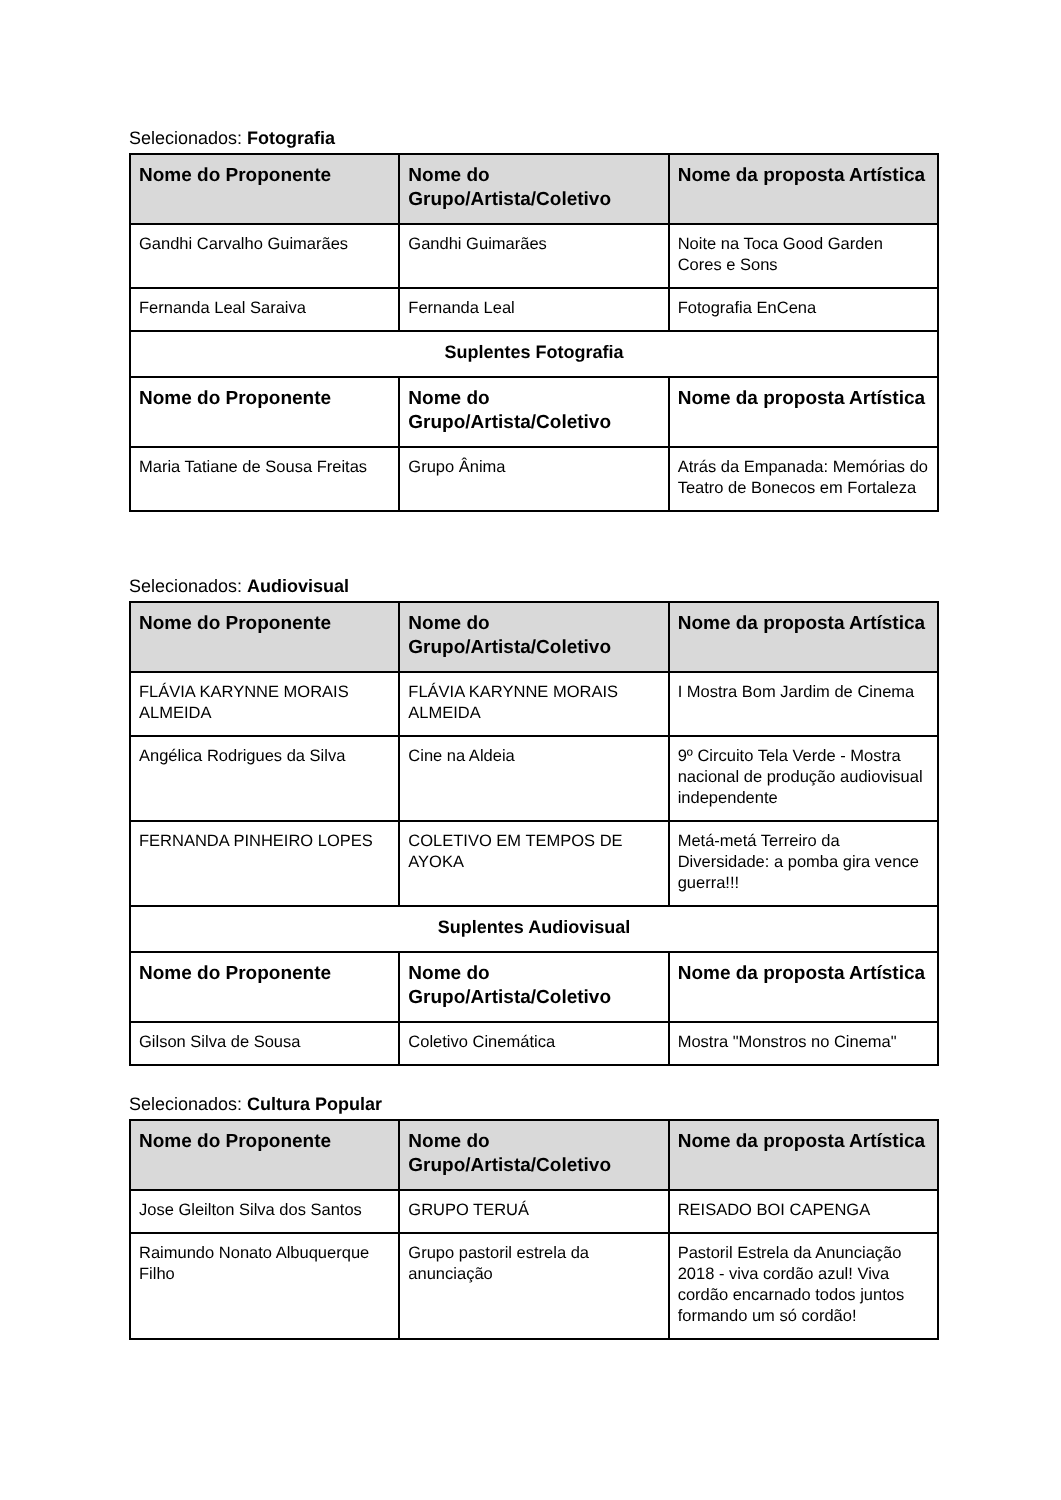Selecionados: Fotografia
| Nome do Proponente | Nome do Grupo/Artista/Coletivo | Nome da proposta Artística |
| --- | --- | --- |
| Gandhi Carvalho Guimarães | Gandhi Guimarães | Noite na Toca Good Garden Cores e Sons |
| Fernanda Leal Saraiva | Fernanda Leal | Fotografia EnCena |
| Suplentes Fotografia | | |
| Nome do Proponente | Nome do Grupo/Artista/Coletivo | Nome da proposta Artística |
| Maria Tatiane de Sousa Freitas | Grupo Ânima | Atrás da Empanada: Memórias do Teatro de Bonecos em Fortaleza |
Selecionados: Audiovisual
| Nome do Proponente | Nome do Grupo/Artista/Coletivo | Nome da proposta Artística |
| --- | --- | --- |
| FLÁVIA KARYNNE MORAIS ALMEIDA | FLÁVIA KARYNNE MORAIS ALMEIDA | I Mostra Bom Jardim de Cinema |
| Angélica Rodrigues da Silva | Cine na Aldeia | 9º Circuito Tela Verde - Mostra nacional de produção audiovisual independente |
| FERNANDA PINHEIRO LOPES | COLETIVO EM TEMPOS DE AYOKA | Metá-metá Terreiro da Diversidade: a pomba gira vence guerra!!! |
| Suplentes Audiovisual | | |
| Nome do Proponente | Nome do Grupo/Artista/Coletivo | Nome da proposta Artística |
| Gilson Silva de Sousa | Coletivo Cinemática | Mostra "Monstros no Cinema" |
Selecionados: Cultura Popular
| Nome do Proponente | Nome do Grupo/Artista/Coletivo | Nome da proposta Artística |
| --- | --- | --- |
| Jose Gleilton Silva dos Santos | GRUPO TERUÁ | REISADO BOI CAPENGA |
| Raimundo Nonato Albuquerque Filho | Grupo pastoril estrela da anunciação | Pastoril Estrela da Anunciação 2018 - viva cordão azul! Viva cordão encarnado todos juntos formando um só cordão! |